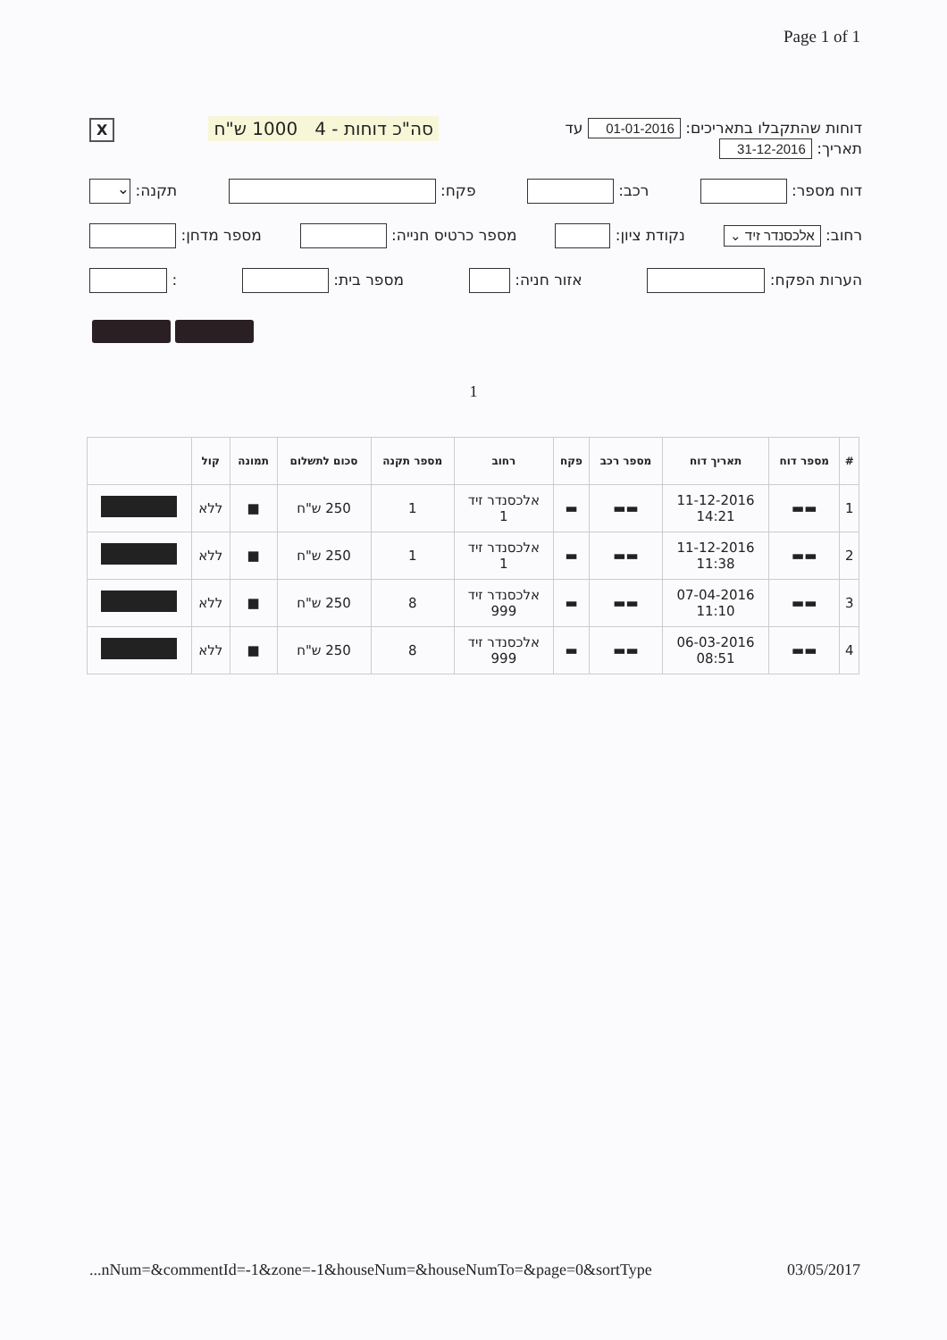Page 1 of 1
דוחות שהתקבלו בתאריכים: 01-01-2016 עד
תאריך: 31-12-2016
סה"כ דוחות - 4 1000 ש"ח X
דוח מספר: רכב: פקח: תקנה: ⌄
רחוב: אלכסנדר זיד ⌄ נקודת ציון: מספר כרטיס חנייה: מספר מדחן:
הערות הפקח: אזור חניה: מספר בית: :
1
| # | מספר דוח | תאריך דוח | מספר רכב | פקח | רחוב | מספר תקנה | סכום לתשלום | תמונה | קול | |
| --- | --- | --- | --- | --- | --- | --- | --- | --- | --- | --- |
| 1 | ▬▬ | 11-12-2016 14:21 | ▬▬ | ▬ | אלכסנדר זיד 1 | 1 | 250 ש"ח | ■ | ללא | |
| 2 | ▬▬ | 11-12-2016 11:38 | ▬▬ | ▬ | אלכסנדר זיד 1 | 1 | 250 ש"ח | ■ | ללא | |
| 3 | ▬▬ | 07-04-2016 11:10 | ▬▬ | ▬ | אלכסנדר זיד 999 | 8 | 250 ש"ח | ■ | ללא | |
| 4 | ▬▬ | 06-03-2016 08:51 | ▬▬ | ▬ | אלכסנדר זיד 999 | 8 | 250 ש"ח | ■ | ללא | |
...nNum=&commentId=-1&zone=-1&houseNum=&houseNumTo=&page=0&sortType 03/05/2017